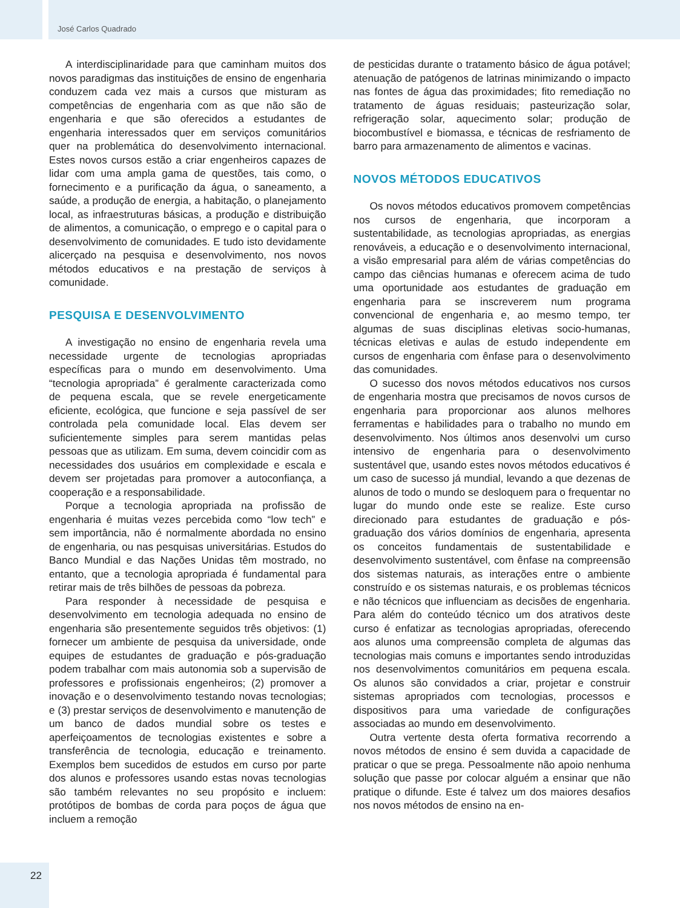José Carlos Quadrado
A interdisciplinaridade para que caminham muitos dos novos paradigmas das instituições de ensino de engenharia conduzem cada vez mais a cursos que misturam as competências de engenharia com as que não são de engenharia e que são oferecidos a estudantes de engenharia interessados quer em serviços comunitários quer na problemática do desenvolvimento internacional. Estes novos cursos estão a criar engenheiros capazes de lidar com uma ampla gama de questões, tais como, o fornecimento e a purificação da água, o saneamento, a saúde, a produção de energia, a habitação, o planejamento local, as infraestruturas básicas, a produção e distribuição de alimentos, a comunicação, o emprego e o capital para o desenvolvimento de comunidades. E tudo isto devidamente alicerçado na pesquisa e desenvolvimento, nos novos métodos educativos e na prestação de serviços à comunidade.
PESQUISA E DESENVOLVIMENTO
A investigação no ensino de engenharia revela uma necessidade urgente de tecnologias apropriadas específicas para o mundo em desenvolvimento. Uma “tecnologia apropriada” é geralmente caracterizada como de pequena escala, que se revele energeticamente eficiente, ecológica, que funcione e seja passível de ser controlada pela comunidade local. Elas devem ser suficientemente simples para serem mantidas pelas pessoas que as utilizam. Em suma, devem coincidir com as necessidades dos usuários em complexidade e escala e devem ser projetadas para promover a autoconfiança, a cooperação e a responsabilidade.
Porque a tecnologia apropriada na profissão de engenharia é muitas vezes percebida como “low tech” e sem importância, não é normalmente abordada no ensino de engenharia, ou nas pesquisas universitárias. Estudos do Banco Mundial e das Nações Unidas têm mostrado, no entanto, que a tecnologia apropriada é fundamental para retirar mais de três bilhões de pessoas da pobreza.
Para responder à necessidade de pesquisa e desenvolvimento em tecnologia adequada no ensino de engenharia são presentemente seguidos três objetivos: (1) fornecer um ambiente de pesquisa da universidade, onde equipes de estudantes de graduação e pós-graduação podem trabalhar com mais autonomia sob a supervisão de professores e profissionais engenheiros; (2) promover a inovação e o desenvolvimento testando novas tecnologias; e (3) prestar serviços de desenvolvimento e manutenção de um banco de dados mundial sobre os testes e aperfeiçoamentos de tecnologias existentes e sobre a transferência de tecnologia, educação e treinamento. Exemplos bem sucedidos de estudos em curso por parte dos alunos e professores usando estas novas tecnologias são também relevantes no seu propósito e incluem: protótipos de bombas de corda para poços de água que incluem a remoção
de pesticidas durante o tratamento básico de água potável; atenuação de patógenos de latrinas minimizando o impacto nas fontes de água das proximidades; fito remediação no tratamento de águas residuais; pasteurização solar, refrigeração solar, aquecimento solar; produção de biocombustível e biomassa, e técnicas de resfriamento de barro para armazenamento de alimentos e vacinas.
NOVOS MÉTODOS EDUCATIVOS
Os novos métodos educativos promovem competências nos cursos de engenharia, que incorporam a sustentabilidade, as tecnologias apropriadas, as energias renováveis, a educação e o desenvolvimento internacional, a visão empresarial para além de várias competências do campo das ciências humanas e oferecem acima de tudo uma oportunidade aos estudantes de graduação em engenharia para se inscreverem num programa convencional de engenharia e, ao mesmo tempo, ter algumas de suas disciplinas eletivas socio-humanas, técnicas eletivas e aulas de estudo independente em cursos de engenharia com ênfase para o desenvolvimento das comunidades.
O sucesso dos novos métodos educativos nos cursos de engenharia mostra que precisamos de novos cursos de engenharia para proporcionar aos alunos melhores ferramentas e habilidades para o trabalho no mundo em desenvolvimento. Nos últimos anos desenvolvi um curso intensivo de engenharia para o desenvolvimento sustentável que, usando estes novos métodos educativos é um caso de sucesso já mundial, levando a que dezenas de alunos de todo o mundo se desloquem para o frequentar no lugar do mundo onde este se realize. Este curso direcionado para estudantes de graduação e pós-graduação dos vários domínios de engenharia, apresenta os conceitos fundamentais de sustentabilidade e desenvolvimento sustentável, com ênfase na compreensão dos sistemas naturais, as interações entre o ambiente construído e os sistemas naturais, e os problemas técnicos e não técnicos que influenciam as decisões de engenharia. Para além do conteúdo técnico um dos atrativos deste curso é enfatizar as tecnologias apropriadas, oferecendo aos alunos uma compreensão completa de algumas das tecnologias mais comuns e importantes sendo introduzidas nos desenvolvimentos comunitários em pequena escala. Os alunos são convidados a criar, projetar e construir sistemas apropriados com tecnologias, processos e dispositivos para uma variedade de configurações associadas ao mundo em desenvolvimento.
Outra vertente desta oferta formativa recorrendo a novos métodos de ensino é sem duvida a capacidade de praticar o que se prega. Pessoalmente não apoio nenhuma solução que passe por colocar alguém a ensinar que não pratique o difunde. Este é talvez um dos maiores desafios nos novos métodos de ensino na en-
22